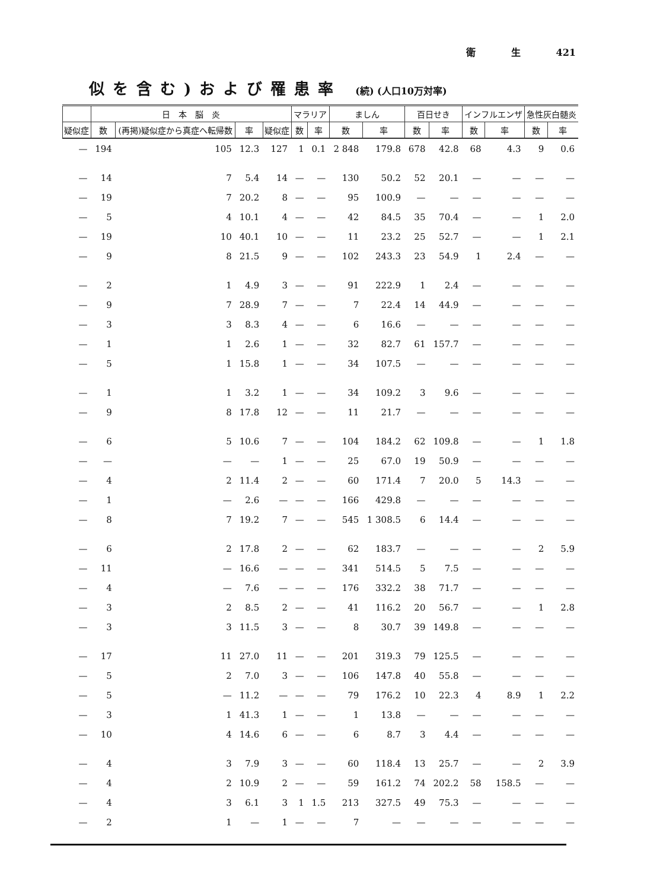衛 生 421
似を含む)および罹患率 (続) (人口10万対率)
| | 日 本 脳 炎 | | | | マラリア | | ましん | | 百日せき | | インフルエンザ | | 急性灰白髄炎 | |
| --- | --- | --- | --- | --- | --- | --- | --- | --- | --- | --- | --- | --- | --- | --- |
| 疑似症 | 数 | (再掲)疑似症から真症へ転帰数 | 率 | 疑似症 | 数 | 率 | 数 | 率 | 数 | 率 | 数 | 率 | 数 | 率 |
| — | 194 | 105 | 12.3 | 127 | 1 | 0.1 | 2 848 | 179.8 | 678 | 42.8 | 68 | 4.3 | 9 | 0.6 |
| — | 14 | 7 | 5.4 | 14 | — | — | 130 | 50.2 | 52 | 20.1 | — | — | — | — |
| — | 19 | 7 | 20.2 | 8 | — | — | 95 | 100.9 | — | — | — | — | — | — |
| — | 5 | 4 | 10.1 | 4 | — | — | 42 | 84.5 | 35 | 70.4 | — | — | 1 | 2.0 |
| — | 19 | 10 | 40.1 | 10 | — | — | 11 | 23.2 | 25 | 52.7 | — | — | 1 | 2.1 |
| — | 9 | 8 | 21.5 | 9 | — | — | 102 | 243.3 | 23 | 54.9 | 1 | 2.4 | — | — |
| — | 2 | 1 | 4.9 | 3 | — | — | 91 | 222.9 | 1 | 2.4 | — | — | — | — |
| — | 9 | 7 | 28.9 | 7 | — | — | 7 | 22.4 | 14 | 44.9 | — | — | — | — |
| — | 3 | 3 | 8.3 | 4 | — | — | 6 | 16.6 | — | — | — | — | — | — |
| — | 1 | 1 | 2.6 | 1 | — | — | 32 | 82.7 | 61 | 157.7 | — | — | — | — |
| — | 5 | 1 | 15.8 | 1 | — | — | 34 | 107.5 | — | — | — | — | — | — |
| — | 1 | 1 | 3.2 | 1 | — | — | 34 | 109.2 | 3 | 9.6 | — | — | — | — |
| — | 9 | 8 | 17.8 | 12 | — | — | 11 | 21.7 | — | — | — | — | — | — |
| — | 6 | 5 | 10.6 | 7 | — | — | 104 | 184.2 | 62 | 109.8 | — | — | 1 | 1.8 |
| — | — | — | — | 1 | — | — | 25 | 67.0 | 19 | 50.9 | — | — | — | — |
| — | 4 | 2 | 11.4 | 2 | — | — | 60 | 171.4 | 7 | 20.0 | 5 | 14.3 | — | — |
| — | 1 | — | 2.6 | — | — | — | 166 | 429.8 | — | — | — | — | — | — |
| — | 8 | 7 | 19.2 | 7 | — | — | 545 | 1 308.5 | 6 | 14.4 | — | — | — | — |
| — | 6 | 2 | 17.8 | 2 | — | — | 62 | 183.7 | — | — | — | — | 2 | 5.9 |
| — | 11 | — | 16.6 | — | — | — | 341 | 514.5 | 5 | 7.5 | — | — | — | — |
| — | 4 | — | 7.6 | — | — | — | 176 | 332.2 | 38 | 71.7 | — | — | — | — |
| — | 3 | 2 | 8.5 | 2 | — | — | 41 | 116.2 | 20 | 56.7 | — | — | 1 | 2.8 |
| — | 3 | 3 | 11.5 | 3 | — | — | 8 | 30.7 | 39 | 149.8 | — | — | — | — |
| — | 17 | 11 | 27.0 | 11 | — | — | 201 | 319.3 | 79 | 125.5 | — | — | — | — |
| — | 5 | 2 | 7.0 | 3 | — | — | 106 | 147.8 | 40 | 55.8 | — | — | — | — |
| — | 5 | — | 11.2 | — | — | — | 79 | 176.2 | 10 | 22.3 | 4 | 8.9 | 1 | 2.2 |
| — | 3 | 1 | 41.3 | 1 | — | — | 1 | 13.8 | — | — | — | — | — | — |
| — | 10 | 4 | 14.6 | 6 | — | — | 6 | 8.7 | 3 | 4.4 | — | — | — | — |
| — | 4 | 3 | 7.9 | 3 | — | — | 60 | 118.4 | 13 | 25.7 | — | — | 2 | 3.9 |
| — | 4 | 2 | 10.9 | 2 | — | — | 59 | 161.2 | 74 | 202.2 | 58 | 158.5 | — | — |
| — | 4 | 3 | 6.1 | 3 | 1 | 1.5 | 213 | 327.5 | 49 | 75.3 | — | — | — | — |
| — | 2 | 1 | — | 1 | — | — | 7 | — | — | — | — | — | — | — |